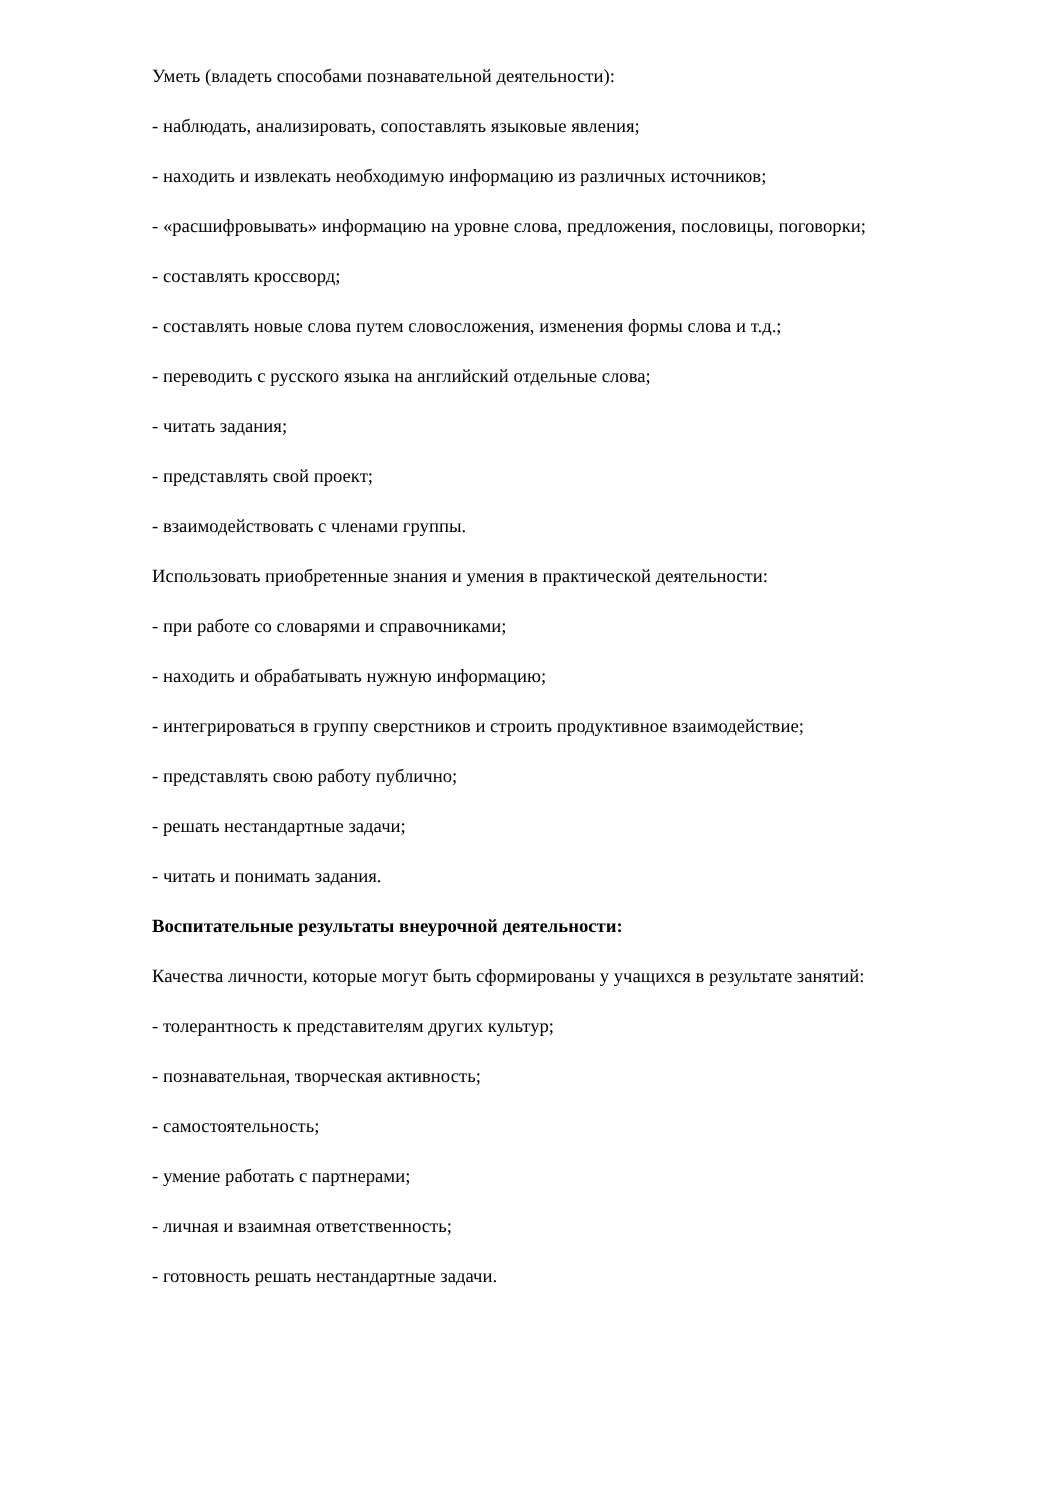Уметь (владеть способами познавательной деятельности):
- наблюдать, анализировать, сопоставлять языковые явления;
- находить и извлекать необходимую информацию из различных источников;
- «расшифровывать» информацию на уровне слова, предложения, пословицы, поговорки;
- составлять кроссворд;
- составлять новые слова путем словосложения, изменения формы слова и т.д.;
- переводить с русского языка на английский отдельные слова;
- читать задания;
- представлять свой проект;
- взаимодействовать с членами группы.
Использовать приобретенные знания и умения в практической деятельности:
- при работе со словарями и справочниками;
- находить и обрабатывать нужную информацию;
- интегрироваться в группу сверстников и строить продуктивное взаимодействие;
- представлять свою работу публично;
- решать нестандартные задачи;
- читать и понимать задания.
Воспитательные результаты внеурочной деятельности:
Качества личности, которые могут быть сформированы у учащихся в результате занятий:
- толерантность к представителям других культур;
- познавательная, творческая активность;
- самостоятельность;
- умение работать с партнерами;
- личная и взаимная ответственность;
- готовность решать нестандартные задачи.